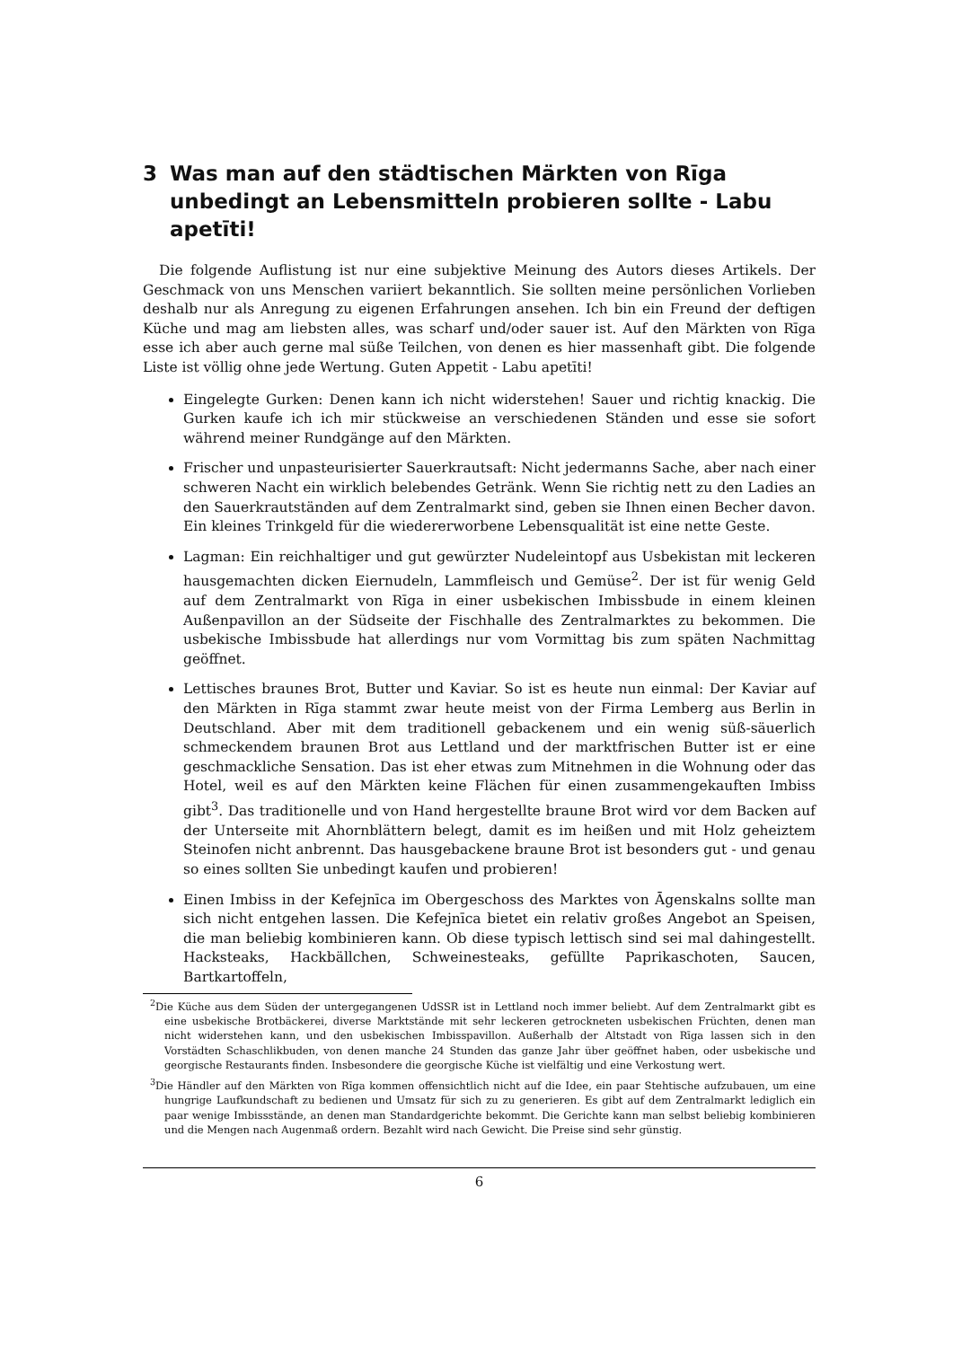3 Was man auf den städtischen Märkten von Rīga unbedingt an Lebensmitteln probieren sollte - Labu apetīti!
Die folgende Auflistung ist nur eine subjektive Meinung des Autors dieses Artikels. Der Geschmack von uns Menschen variiert bekanntlich. Sie sollten meine persönlichen Vorlieben deshalb nur als Anregung zu eigenen Erfahrungen ansehen. Ich bin ein Freund der deftigen Küche und mag am liebsten alles, was scharf und/oder sauer ist. Auf den Märkten von Rīga esse ich aber auch gerne mal süße Teilchen, von denen es hier massenhaft gibt. Die folgende Liste ist völlig ohne jede Wertung. Guten Appetit - Labu apetīti!
Eingelegte Gurken: Denen kann ich nicht widerstehen! Sauer und richtig knackig. Die Gurken kaufe ich ich mir stückweise an verschiedenen Ständen und esse sie sofort während meiner Rundgänge auf den Märkten.
Frischer und unpasteurisierter Sauerkrautsaft: Nicht jedermanns Sache, aber nach einer schweren Nacht ein wirklich belebendes Getränk. Wenn Sie richtig nett zu den Ladies an den Sauerkrautständen auf dem Zentralmarkt sind, geben sie Ihnen einen Becher davon. Ein kleines Trinkgeld für die wiedererworbene Lebensqualität ist eine nette Geste.
Lagman: Ein reichhaltiger und gut gewürzter Nudeleintopf aus Usbekistan mit leckeren hausgemachten dicken Eiernudeln, Lammfleisch und Gemüse<sup>2</sup>. Der ist für wenig Geld auf dem Zentralmarkt von Rīga in einer usbekischen Imbissbude in einem kleinen Außenpavillon an der Südseite der Fischhalle des Zentralmarktes zu bekommen. Die usbekische Imbissbude hat allerdings nur vom Vormittag bis zum späten Nachmittag geöffnet.
Lettisches braunes Brot, Butter und Kaviar. So ist es heute nun einmal: Der Kaviar auf den Märkten in Rīga stammt zwar heute meist von der Firma Lemberg aus Berlin in Deutschland. Aber mit dem traditionell gebackenem und ein wenig süß-säuerlich schmeckendem braunen Brot aus Lettland und der marktfrischen Butter ist er eine geschmackliche Sensation. Das ist eher etwas zum Mitnehmen in die Wohnung oder das Hotel, weil es auf den Märkten keine Flächen für einen zusammengekauften Imbiss gibt<sup>3</sup>. Das traditionelle und von Hand hergestellte braune Brot wird vor dem Backen auf der Unterseite mit Ahornblättern belegt, damit es im heißen und mit Holz geheiztem Steinofen nicht anbrennt. Das hausgebackene braune Brot ist besonders gut - und genau so eines sollten Sie unbedingt kaufen und probieren!
Einen Imbiss in der Kefejnīca im Obergeschoss des Marktes von Āgenskalns sollte man sich nicht entgehen lassen. Die Kefejnīca bietet ein relativ großes Angebot an Speisen, die man beliebig kombinieren kann. Ob diese typisch lettisch sind sei mal dahingestellt. Hacksteaks, Hackbällchen, Schweinesteaks, gefüllte Paprikaschoten, Saucen, Bartkartoffeln,
<sup>2</sup> Die Küche aus dem Süden der untergegangenen UdSSR ist in Lettland noch immer beliebt. Auf dem Zentralmarkt gibt es eine usbekische Brotbäckerei, diverse Marktstände mit sehr leckeren getrockneten usbekischen Früchten, denen man nicht widerstehen kann, und den usbekischen Imbisspavillon. Außerhalb der Altstadt von Rīga lassen sich in den Vorstädten Schaschlikbuden, von denen manche 24 Stunden das ganze Jahr über geöffnet haben, oder usbekische und georgische Restaurants finden. Insbesondere die georgische Küche ist vielfältig und eine Verkostung wert.
<sup>3</sup> Die Händler auf den Märkten von Rīga kommen offensichtlich nicht auf die Idee, ein paar Stehtische aufzubauen, um eine hungrige Laufkundschaft zu bedienen und Umsatz für sich zu zu generieren. Es gibt auf dem Zentralmarkt lediglich ein paar wenige Imbissstände, an denen man Standardgerichte bekommt. Die Gerichte kann man selbst beliebig kombinieren und die Mengen nach Augenmaß ordern. Bezahlt wird nach Gewicht. Die Preise sind sehr günstig.
6